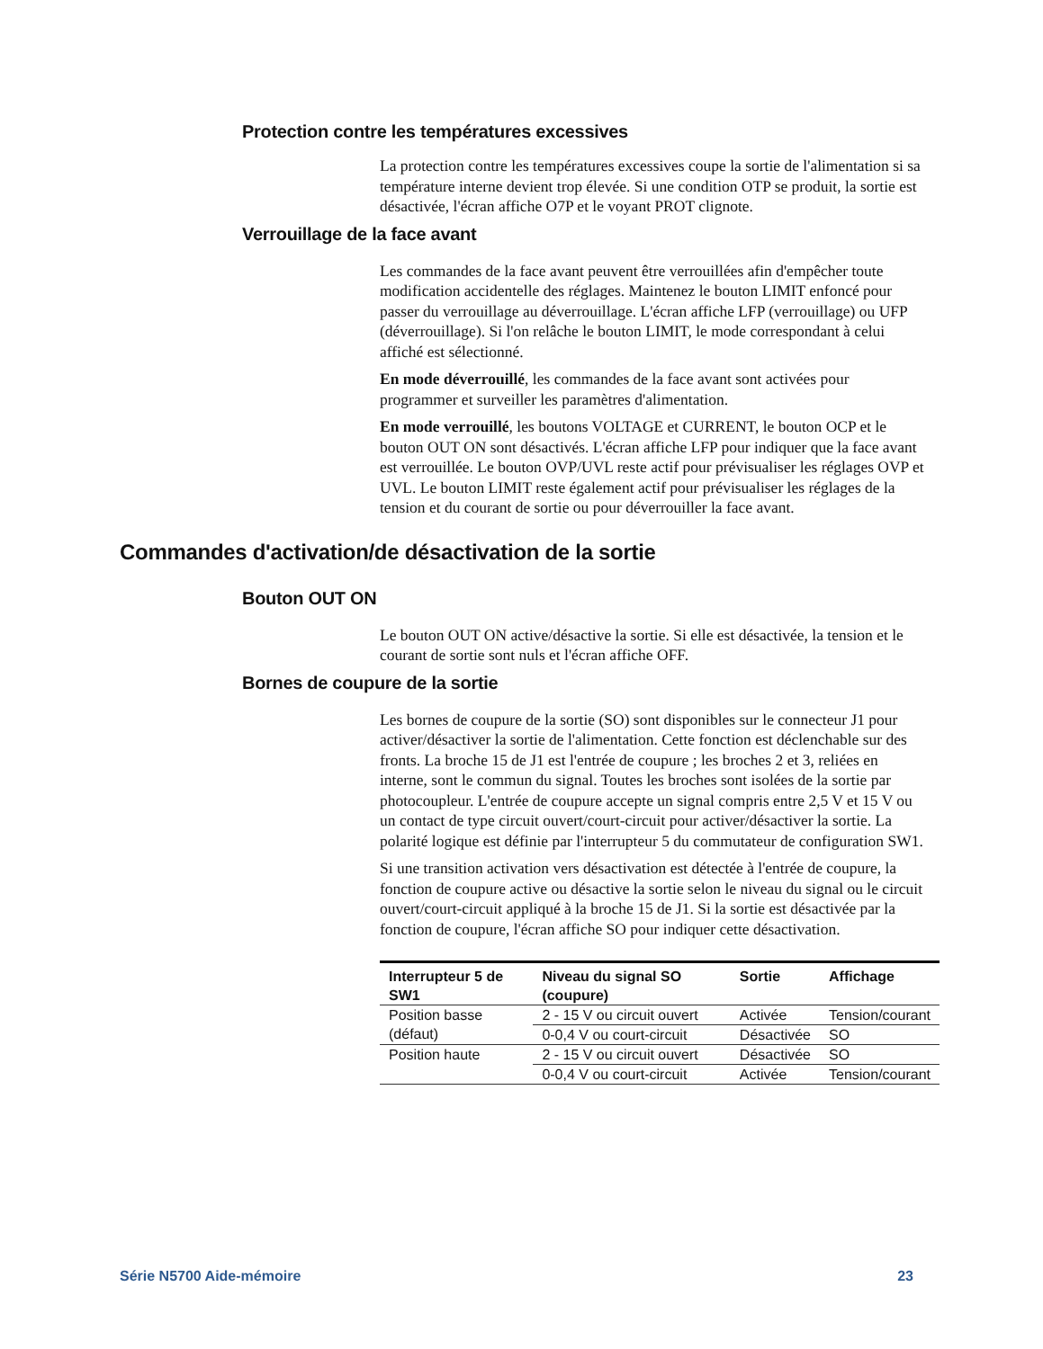Protection contre les températures excessives
La protection contre les températures excessives coupe la sortie de l'alimentation si sa température interne devient trop élevée. Si une condition OTP se produit, la sortie est désactivée, l'écran affiche O7P et le voyant PROT clignote.
Verrouillage de la face avant
Les commandes de la face avant peuvent être verrouillées afin d'empêcher toute modification accidentelle des réglages. Maintenez le bouton LIMIT enfoncé pour passer du verrouillage au déverrouillage. L'écran affiche LFP (verrouillage) ou UFP (déverrouillage). Si l'on relâche le bouton LIMIT, le mode correspondant à celui affiché est sélectionné.
En mode déverrouillé, les commandes de la face avant sont activées pour programmer et surveiller les paramètres d'alimentation.
En mode verrouillé, les boutons VOLTAGE et CURRENT, le bouton OCP et le bouton OUT ON sont désactivés. L'écran affiche LFP pour indiquer que la face avant est verrouillée. Le bouton OVP/UVL reste actif pour prévisualiser les réglages OVP et UVL. Le bouton LIMIT reste également actif pour prévisualiser les réglages de la tension et du courant de sortie ou pour déverrouiller la face avant.
Commandes d'activation/de désactivation de la sortie
Bouton OUT ON
Le bouton OUT ON active/désactive la sortie. Si elle est désactivée, la tension et le courant de sortie sont nuls et l'écran affiche OFF.
Bornes de coupure de la sortie
Les bornes de coupure de la sortie (SO) sont disponibles sur le connecteur J1 pour activer/désactiver la sortie de l'alimentation. Cette fonction est déclenchable sur des fronts. La broche 15 de J1 est l'entrée de coupure ; les broches 2 et 3, reliées en interne, sont le commun du signal. Toutes les broches sont isolées de la sortie par photocoupleur. L'entrée de coupure accepte un signal compris entre 2,5 V et 15 V ou un contact de type circuit ouvert/court-circuit pour activer/désactiver la sortie. La polarité logique est définie par l'interrupteur 5 du commutateur de configuration SW1.
Si une transition activation vers désactivation est détectée à l'entrée de coupure, la fonction de coupure active ou désactive la sortie selon le niveau du signal ou le circuit ouvert/court-circuit appliqué à la broche 15 de J1. Si la sortie est désactivée par la fonction de coupure, l'écran affiche SO pour indiquer cette désactivation.
| Interrupteur 5 de SW1 | Niveau du signal SO (coupure) | Sortie | Affichage |
| --- | --- | --- | --- |
| Position basse (défaut) | 2 - 15 V ou circuit ouvert | Activée | Tension/courant |
| | 0-0,4 V ou court-circuit | Désactivée | SO |
| Position haute | 2 - 15 V ou circuit ouvert | Désactivée | SO |
| | 0-0,4 V ou court-circuit | Activée | Tension/courant |
Série N5700 Aide-mémoire 23